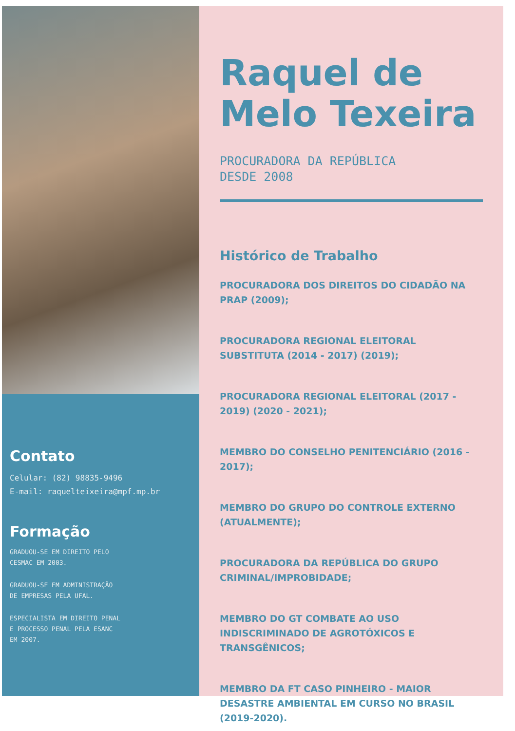Contato
Celular: (82) 98835-9496
E-mail: raquelteixeira@mpf.mp.br
Formação
GRADUOU-SE EM DIREITO PELO
CESMAC EM 2003.
GRADUOU-SE EM ADMINISTRAÇÃO
DE EMPRESAS PELA UFAL.
ESPECIALISTA EM DIREITO PENAL
E PROCESSO PENAL PELA ESANC
EM 2007.
Raquel de Melo Texeira
PROCURADORA DA REPÚBLICA
DESDE 2008
Histórico de Trabalho
PROCURADORA DOS DIREITOS DO CIDADÃO NA PRAP (2009);
PROCURADORA REGIONAL ELEITORAL SUBSTITUTA (2014 - 2017) (2019);
PROCURADORA REGIONAL ELEITORAL (2017 - 2019) (2020 - 2021);
MEMBRO DO CONSELHO PENITENCIÁRIO (2016 - 2017);
MEMBRO DO GRUPO DO CONTROLE EXTERNO (ATUALMENTE);
PROCURADORA DA REPÚBLICA DO GRUPO CRIMINAL/IMPROBIDADE;
MEMBRO DO GT COMBATE AO USO INDISCRIMINADO DE AGROTÓXICOS E TRANSGÊNICOS;
MEMBRO DA FT CASO PINHEIRO - MAIOR DESASTRE AMBIENTAL EM CURSO NO BRASIL (2019-2020).